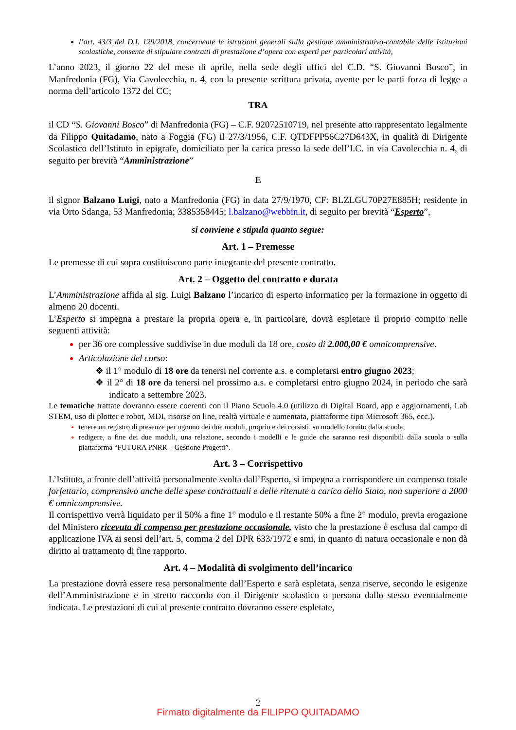l’art. 43/3 del D.I. 129/2018, concernente le istruzioni generali sulla gestione amministrativo-contabile delle Istituzioni scolastiche, consente di stipulare contratti di prestazione d’opera con esperti per particolari attività,
L’anno 2023, il giorno 22 del mese di aprile, nella sede degli uffici del C.D. “S. Giovanni Bosco”, in Manfredonia (FG), Via Cavolecchia, n. 4, con la presente scrittura privata, avente per le parti forza di legge a norma dell’articolo 1372 del CC;
TRA
il CD “S. Giovanni Bosco” di Manfredonia (FG) – C.F. 92072510719, nel presente atto rappresentato legalmente da Filippo Quitadamo, nato a Foggia (FG) il 27/3/1956, C.F. QTDFPP56C27D643X, in qualità di Dirigente Scolastico dell’Istituto in epigrafe, domiciliato per la carica presso la sede dell’I.C. in via Cavolecchia n. 4, di seguito per brevità “Amministrazione”
E
il signor Balzano Luigi, nato a Manfredonia (FG) in data 27/9/1970, CF: BLZLGU70P27E885H; residente in via Orto Sdanga, 53 Manfredonia; 3385358445; l.balzano@webbin.it, di seguito per brevità “Esperto”,
si conviene e stipula quanto segue:
Art. 1 – Premesse
Le premesse di cui sopra costituiscono parte integrante del presente contratto.
Art. 2 – Oggetto del contratto e durata
L’Amministrazione affida al sig. Luigi Balzano l’incarico di esperto informatico per la formazione in oggetto di almeno 20 docenti.
L’Esperto si impegna a prestare la propria opera e, in particolare, dovrà espletare il proprio compito nelle seguenti attività:
per 36 ore complessive suddivise in due moduli da 18 ore, costo di 2.000,00 € omnicomprensive.
Articolazione del corso:
❖ il 1° modulo di 18 ore da tenersi nel corrente a.s. e completarsi entro giugno 2023;
❖ il 2° di 18 ore da tenersi nel prossimo a.s. e completarsi entro giugno 2024, in periodo che sarà indicato a settembre 2023.
Le tematiche trattate dovranno essere coerenti con il Piano Scuola 4.0 (utilizzo di Digital Board, app e aggiornamenti, Lab STEM, uso di plotter e robot, MDI, risorse on line, realtà virtuale e aumentata, piattaforme tipo Microsoft 365, ecc.).
tenere un registro di presenze per ognuno dei due moduli, proprio e dei corsisti, su modello fornito dalla scuola;
redigere, a fine dei due moduli, una relazione, secondo i modelli e le guide che saranno resi disponibili dalla scuola o sulla piattaforma “FUTURA PNRR – Gestione Progetti”.
Art. 3 – Corrispettivo
L’Istituto, a fronte dell’attività personalmente svolta dall’Esperto, si impegna a corrispondere un compenso totale forfettario, comprensivo anche delle spese contrattuali e delle ritenute a carico dello Stato, non superiore a 2000 € omnicomprensive.
Il corrispettivo verrà liquidato per il 50% a fine 1° modulo e il restante 50% a fine 2° modulo, previa erogazione del Ministero ricevuta di compenso per prestazione occasionale, visto che la prestazione è esclusa dal campo di applicazione IVA ai sensi dell’art. 5, comma 2 del DPR 633/1972 e smi, in quanto di natura occasionale e non dà diritto al trattamento di fine rapporto.
Art. 4 – Modalità di svolgimento dell’incarico
La prestazione dovrà essere resa personalmente dall’Esperto e sarà espletata, senza riserve, secondo le esigenze dell’Amministrazione e in stretto raccordo con il Dirigente scolastico o persona dallo stesso eventualmente indicata. Le prestazioni di cui al presente contratto dovranno essere espletate,
2
Firmato digitalmente da FILIPPO QUITADAMO